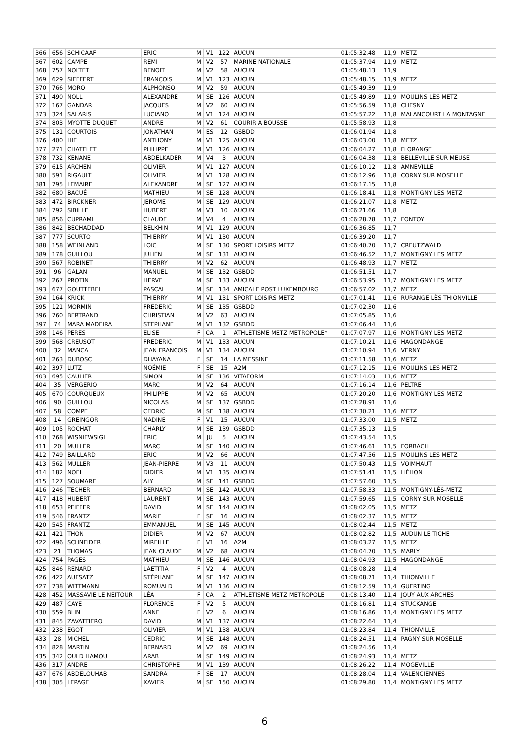| 366 | 656 | SCHICAAF | ERIC | M | V1 | 122 | AUCUN | 01:05:32.48 | 11,9 | METZ |
| 367 | 602 | CAMPE | REMI | M | V2 | 57 | MARINE NATIONALE | 01:05:37.94 | 11,9 | METZ |
| 368 | 757 | NOLTET | BENOIT | M | V2 | 58 | AUCUN | 01:05:48.13 | 11,9 | |
| 369 | 629 | SIEFFERT | FRANÇOIS | M | V1 | 123 | AUCUN | 01:05:48.15 | 11,9 | METZ |
| 370 | 766 | MORO | ALPHONSO | M | V2 | 59 | AUCUN | 01:05:49.39 | 11,9 | |
| 371 | 490 | NOLL | ALEXANDRE | M | SE | 126 | AUCUN | 01:05:49.89 | 11,9 | MOULINS LÈS METZ |
| 372 | 167 | GANDAR | JACQUES | M | V2 | 60 | AUCUN | 01:05:56.59 | 11,8 | CHESNY |
| 373 | 324 | SALARIS | LUCIANO | M | V1 | 124 | AUCUN | 01:05:57.22 | 11,8 | MALANCOURT LA MONTAGNE |
| 374 | 803 | MYOTTE DUQUET | ANDRE | M | V2 | 61 | COURIR A BOUSSE | 01:05:58.93 | 11,8 | |
| 375 | 131 | COURTOIS | JONATHAN | M | ES | 12 | GSBDD | 01:06:01.94 | 11,8 | |
| 376 | 400 | HIE | ANTHONY | M | V1 | 125 | AUCUN | 01:06:03.00 | 11,8 | METZ |
| 377 | 271 | CHATELET | PHILIPPE | M | V1 | 126 | AUCUN | 01:06:04.27 | 11,8 | FLORANGE |
| 378 | 732 | KENANE | ABDELKADER | M | V4 | 3 | AUCUN | 01:06:04.38 | 11,8 | BELLEVILLE SUR MEUSE |
| 379 | 615 | ARCHEN | OLIVIER | M | V1 | 127 | AUCUN | 01:06:10.12 | 11,8 | AMNEVILLE |
| 380 | 591 | RIGAULT | OLIVIER | M | V1 | 128 | AUCUN | 01:06:12.96 | 11,8 | CORNY SUR MOSELLE |
| 381 | 795 | LEMAIRE | ALEXANDRE | M | SE | 127 | AUCUN | 01:06:17.15 | 11,8 | |
| 382 | 680 | BACUÉ | MATHIEU | M | SE | 128 | AUCUN | 01:06:18.41 | 11,8 | MONTIGNY LES METZ |
| 383 | 472 | BIRCKNER | JEROME | M | SE | 129 | AUCUN | 01:06:21.07 | 11,8 | METZ |
| 384 | 792 | SIBILLE | HUBERT | M | V3 | 10 | AUCUN | 01:06:21.66 | 11,8 | |
| 385 | 856 | CUPRAMI | CLAUDE | M | V4 | 4 | AUCUN | 01:06:28.78 | 11,7 | FONTOY |
| 386 | 842 | BECHADDAD | BELKHIN | M | V1 | 129 | AUCUN | 01:06:36.85 | 11,7 | |
| 387 | 777 | SCURTO | THIERRY | M | V1 | 130 | AUCUN | 01:06:39.20 | 11,7 | |
| 388 | 158 | WEINLAND | LOIC | M | SE | 130 | SPORT LOISIRS METZ | 01:06:40.70 | 11,7 | CREUTZWALD |
| 389 | 178 | GUILLOU | JULIEN | M | SE | 131 | AUCUN | 01:06:46.52 | 11,7 | MONTIGNY LES METZ |
| 390 | 567 | ROBINET | THIERRY | M | V2 | 62 | AUCUN | 01:06:48.93 | 11,7 | METZ |
| 391 | 96 | GALAN | MANUEL | M | SE | 132 | GSBDD | 01:06:51.51 | 11,7 | |
| 392 | 267 | PROTIN | HERVE | M | SE | 133 | AUCUN | 01:06:53.95 | 11,7 | MONTIGNY LES METZ |
| 393 | 677 | GOUTTEBEL | PASCAL | M | SE | 134 | AMICALE POST LUXEMBOURG | 01:06:57.02 | 11,7 | METZ |
| 394 | 164 | KRICK | THIERRY | M | V1 | 131 | SPORT LOISIRS METZ | 01:07:01.41 | 11,6 | RURANGE LÈS THIONVILLE |
| 395 | 121 | MORMIN | FREDERIC | M | SE | 135 | GSBDD | 01:07:02.30 | 11,6 | |
| 396 | 760 | BERTRAND | CHRISTIAN | M | V2 | 63 | AUCUN | 01:07:05.85 | 11,6 | |
| 397 | 74 | MARA MADEIRA | STEPHANE | M | V1 | 132 | GSBDD | 01:07:06.44 | 11,6 | |
| 398 | 146 | PERES | ELISE | F | CA | 1 | ATHLETISME METZ METROPOLE* | 01:07:07.97 | 11,6 | MONTIGNY LES METZ |
| 399 | 568 | CREUSOT | FREDERIC | M | V1 | 133 | AUCUN | 01:07:10.21 | 11,6 | HAGONDANGE |
| 400 | 32 | MANCA | JEAN FRANCOIS | M | V1 | 134 | AUCUN | 01:07:10.94 | 11,6 | VERNY |
| 401 | 263 | DUBOSC | DHAYANA | F | SE | 14 | LA MESSINE | 01:07:11.58 | 11,6 | METZ |
| 402 | 397 | LUTZ | NOÉMIE | F | SE | 15 | A2M | 01:07:12.15 | 11,6 | MOULINS LES METZ |
| 403 | 695 | CAULIER | SIMON | M | SE | 136 | VITAFORM | 01:07:14.03 | 11,6 | METZ |
| 404 | 35 | VERGERIO | MARC | M | V2 | 64 | AUCUN | 01:07:16.14 | 11,6 | PELTRE |
| 405 | 670 | COURQUEUX | PHILIPPE | M | V2 | 65 | AUCUN | 01:07:20.20 | 11,6 | MONTIGNY LES METZ |
| 406 | 90 | GUILLOU | NICOLAS | M | SE | 137 | GSBDD | 01:07:28.91 | 11,6 | |
| 407 | 58 | COMPE | CEDRIC | M | SE | 138 | AUCUN | 01:07:30.21 | 11,6 | METZ |
| 408 | 14 | GREINGOR | NADINE | F | V1 | 15 | AUCUN | 01:07:33.00 | 11,5 | METZ |
| 409 | 105 | ROCHAT | CHARLY | M | SE | 139 | GSBDD | 01:07:35.13 | 11,5 | |
| 410 | 768 | WISNIEWSIGI | ERIC | M | JU | 5 | AUCUN | 01:07:43.54 | 11,5 | |
| 411 | 20 | MULLER | MARC | M | SE | 140 | AUCUN | 01:07:46.61 | 11,5 | FORBACH |
| 412 | 749 | BAILLARD | ERIC | M | V2 | 66 | AUCUN | 01:07:47.56 | 11,5 | MOULINS LES METZ |
| 413 | 562 | MULLER | JEAN-PIERRE | M | V3 | 11 | AUCUN | 01:07:50.43 | 11,5 | VOIMHAUT |
| 414 | 182 | NOEL | DIDIER | M | V1 | 135 | AUCUN | 01:07:51.41 | 11,5 | LIÉHON |
| 415 | 127 | SOUMARE | ALY | M | SE | 141 | GSBDD | 01:07:57.60 | 11,5 | |
| 416 | 246 | TECHER | BERNARD | M | SE | 142 | AUCUN | 01:07:58.33 | 11,5 | MONTIGNY-LÈS-METZ |
| 417 | 418 | HUBERT | LAURENT | M | SE | 143 | AUCUN | 01:07:59.65 | 11,5 | CORNY SUR MOSELLE |
| 418 | 653 | PEIFFER | DAVID | M | SE | 144 | AUCUN | 01:08:02.05 | 11,5 | METZ |
| 419 | 546 | FRANTZ | MARIE | F | SE | 16 | AUCUN | 01:08:02.37 | 11,5 | METZ |
| 420 | 545 | FRANTZ | EMMANUEL | M | SE | 145 | AUCUN | 01:08:02.44 | 11,5 | METZ |
| 421 | 421 | THON | DIDIER | M | V2 | 67 | AUCUN | 01:08:02.82 | 11,5 | AUDUN LE TICHE |
| 422 | 496 | SCHNEIDER | MIREILLE | F | V1 | 16 | A2M | 01:08:03.27 | 11,5 | METZ |
| 423 | 21 | THOMAS | JEAN CLAUDE | M | V2 | 68 | AUCUN | 01:08:04.70 | 11,5 | MARLY |
| 424 | 754 | PAGES | MATHIEU | M | SE | 146 | AUCUN | 01:08:04.93 | 11,5 | HAGONDANGE |
| 425 | 846 | RENARD | LAETITIA | F | V2 | 4 | AUCUN | 01:08:08.28 | 11,4 | |
| 426 | 422 | AUFSATZ | STÉPHANE | M | SE | 147 | AUCUN | 01:08:08.71 | 11,4 | THIONVILLE |
| 427 | 738 | WITTMANN | ROMUALD | M | V1 | 136 | AUCUN | 01:08:12.59 | 11,4 | GUERTING |
| 428 | 452 | MASSAVIE LE NEITOUR | LÉA | F | CA | 2 | ATHLETISME METZ METROPOLE | 01:08:13.40 | 11,4 | JOUY AUX ARCHES |
| 429 | 487 | CAYE | FLORENCE | F | V2 | 5 | AUCUN | 01:08:16.81 | 11,4 | STUCKANGE |
| 430 | 559 | BLIN | ANNE | F | V2 | 6 | AUCUN | 01:08:16.86 | 11,4 | MONTIGNY LÉS METZ |
| 431 | 845 | ZAVATTIERO | DAVID | M | V1 | 137 | AUCUN | 01:08:22.64 | 11,4 | |
| 432 | 238 | EGOT | OLIVIER | M | V1 | 138 | AUCUN | 01:08:23.84 | 11,4 | THIONVILLE |
| 433 | 28 | MICHEL | CEDRIC | M | SE | 148 | AUCUN | 01:08:24.51 | 11,4 | PAGNY SUR MOSELLE |
| 434 | 828 | MARTIN | BERNARD | M | V2 | 69 | AUCUN | 01:08:24.56 | 11,4 | |
| 435 | 342 | OULD HAMOU | ARAB | M | SE | 149 | AUCUN | 01:08:24.93 | 11,4 | METZ |
| 436 | 317 | ANDRE | CHRISTOPHE | M | V1 | 139 | AUCUN | 01:08:26.22 | 11,4 | MOGEVILLE |
| 437 | 676 | ABDELOUHAB | SANDRA | F | SE | 17 | AUCUN | 01:08:28.04 | 11,4 | VALENCIENNES |
| 438 | 305 | LEPAGE | XAVIER | M | SE | 150 | AUCUN | 01:08:29.80 | 11,4 | MONTIGNY LES METZ |
6